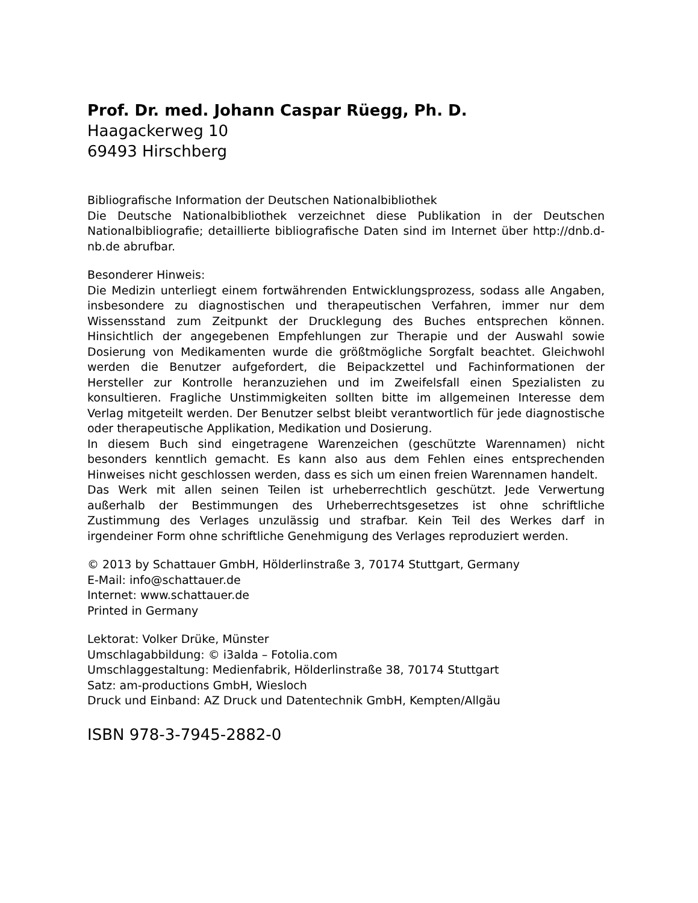Prof. Dr. med. Johann Caspar Rüegg, Ph. D.
Haagackerweg 10
69493 Hirschberg
Bibliografische Information der Deutschen Nationalbibliothek
Die Deutsche Nationalbibliothek verzeichnet diese Publikation in der Deutschen Nationalbibliografie; detaillierte bibliografische Daten sind im Internet über http://dnb.d-nb.de abrufbar.
Besonderer Hinweis:
Die Medizin unterliegt einem fortwährenden Entwicklungsprozess, sodass alle Angaben, insbesondere zu diagnostischen und therapeutischen Verfahren, immer nur dem Wissensstand zum Zeitpunkt der Drucklegung des Buches entsprechen können. Hinsichtlich der angegebenen Empfehlungen zur Therapie und der Auswahl sowie Dosierung von Medikamenten wurde die größtmögliche Sorgfalt beachtet. Gleichwohl werden die Benutzer aufgefordert, die Beipackzettel und Fachinformationen der Hersteller zur Kontrolle heranzuziehen und im Zweifelsfall einen Spezialisten zu konsultieren. Fragliche Unstimmigkeiten sollten bitte im allgemeinen Interesse dem Verlag mitgeteilt werden. Der Benutzer selbst bleibt verantwortlich für jede diagnostische oder therapeutische Applikation, Medikation und Dosierung.
In diesem Buch sind eingetragene Warenzeichen (geschützte Warennamen) nicht besonders kenntlich gemacht. Es kann also aus dem Fehlen eines entsprechenden Hinweises nicht geschlossen werden, dass es sich um einen freien Warennamen handelt.
Das Werk mit allen seinen Teilen ist urheberrechtlich geschützt. Jede Verwertung außerhalb der Bestimmungen des Urheberrechtsgesetzes ist ohne schriftliche Zustimmung des Verlages unzulässig und strafbar. Kein Teil des Werkes darf in irgendeiner Form ohne schriftliche Genehmigung des Verlages reproduziert werden.
© 2013 by Schattauer GmbH, Hölderlinstraße 3, 70174 Stuttgart, Germany
E-Mail: info@schattauer.de
Internet: www.schattauer.de
Printed in Germany
Lektorat: Volker Drüke, Münster
Umschlagabbildung: © i3alda – Fotolia.com
Umschlaggestaltung: Medienfabrik, Hölderlinstraße 38, 70174 Stuttgart
Satz: am-productions GmbH, Wiesloch
Druck und Einband: AZ Druck und Datentechnik GmbH, Kempten/Allgäu
ISBN 978-3-7945-2882-0